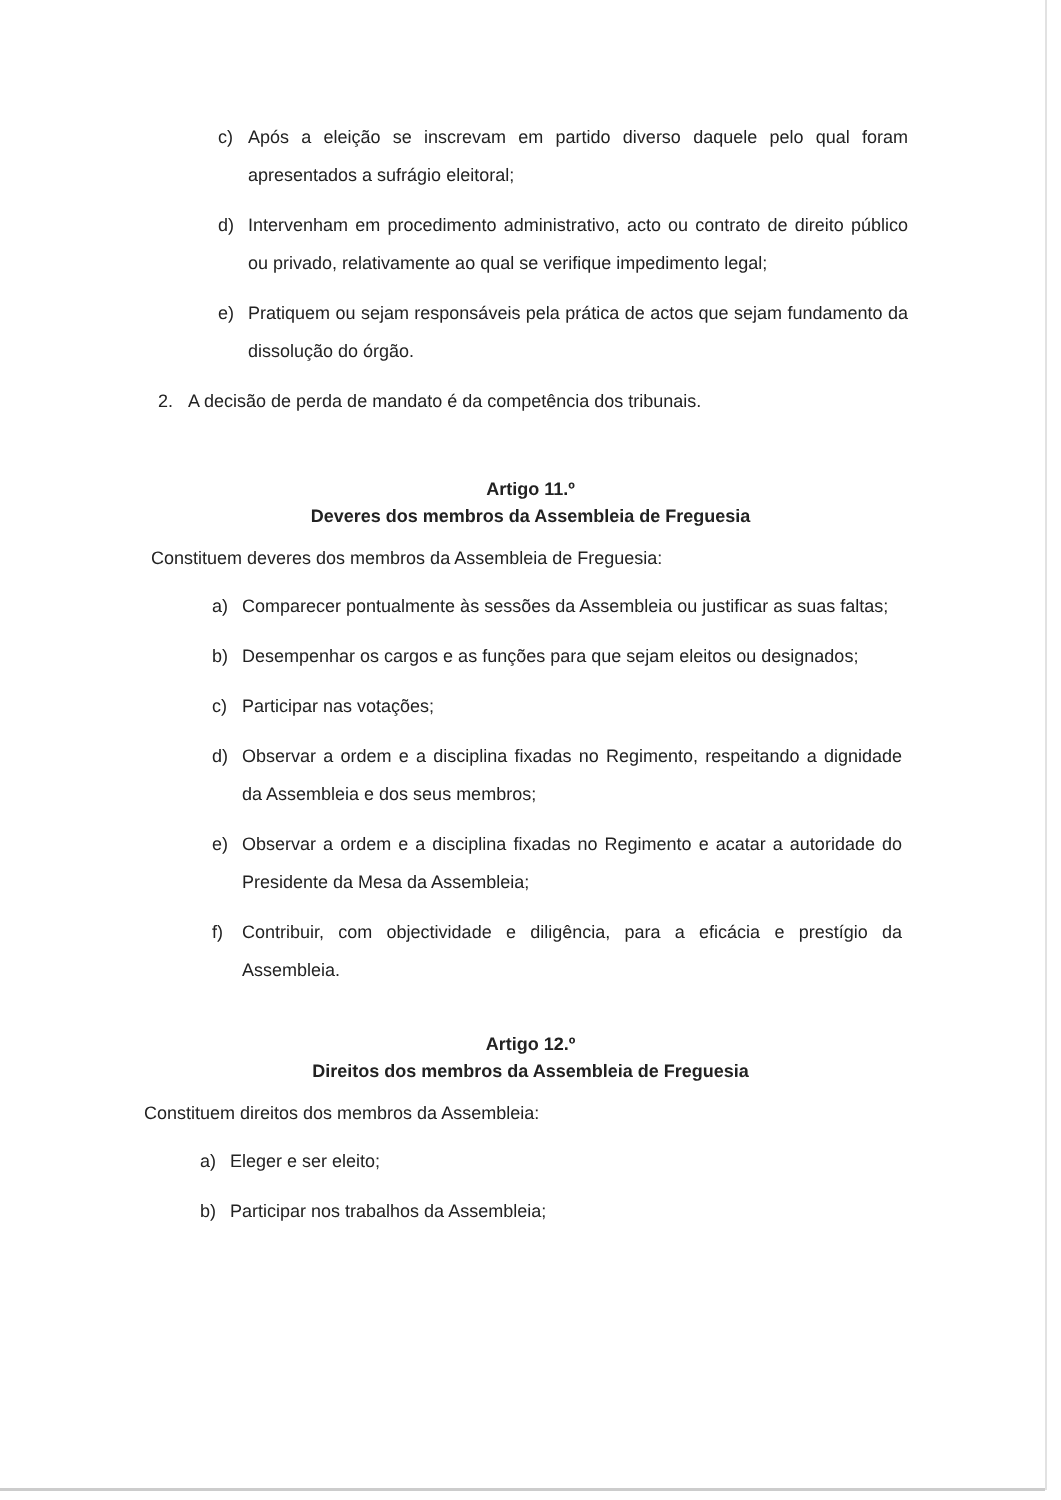c) Após a eleição se inscrevam em partido diverso daquele pelo qual foram apresentados a sufrágio eleitoral;
d) Intervenham em procedimento administrativo, acto ou contrato de direito público ou privado, relativamente ao qual se verifique impedimento legal;
e) Pratiquem ou sejam responsáveis pela prática de actos que sejam fundamento da dissolução do órgão.
2. A decisão de perda de mandato é da competência dos tribunais.
Artigo 11.º
Deveres dos membros da Assembleia de Freguesia
Constituem deveres dos membros da Assembleia de Freguesia:
a) Comparecer pontualmente às sessões da Assembleia ou justificar as suas faltas;
b) Desempenhar os cargos e as funções para que sejam eleitos ou designados;
c) Participar nas votações;
d) Observar a ordem e a disciplina fixadas no Regimento, respeitando a dignidade da Assembleia e dos seus membros;
e) Observar a ordem e a disciplina fixadas no Regimento e acatar a autoridade do Presidente da Mesa da Assembleia;
f) Contribuir, com objectividade e diligência, para a eficácia e prestígio da Assembleia.
Artigo 12.º
Direitos dos membros da Assembleia de Freguesia
Constituem direitos dos membros da Assembleia:
a) Eleger e ser eleito;
b) Participar nos trabalhos da Assembleia;